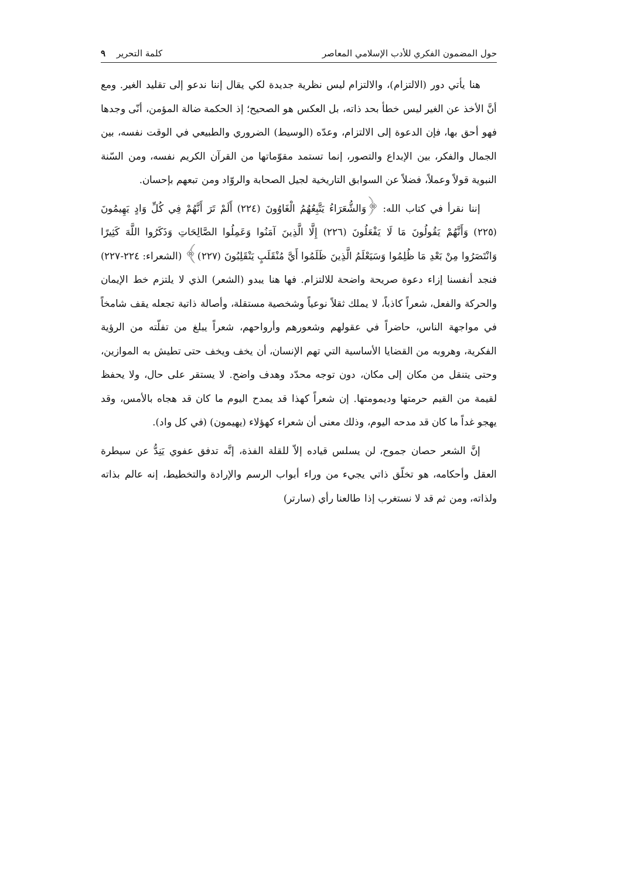حول المضمون الفكري للأدب الإسلامي المعاصر كلمة التحرير ٩
هنا يأتي دور (الالتزام)، والالتزام ليس نظرية جديدة لكي يقال إننا ندعو إلى تقليد الغير. ومع أنَّ الأخذ عن الغير ليس خطأ بحد ذاته، بل العكس هو الصحيح؛ إذ الحكمة ضالة المؤمن، أنّى وجدها فهو أحق بها، فإن الدعوة إلى الالتزام، وعدّه (الوسيط) الضروري والطبيعي في الوقت نفسه، بين الجمال والفكر، بين الإبداع والتصور، إنما تستمد مقوّماتها من القرآن الكريم نفسه، ومن السّنة النبوية قولاً وعملاً، فضلاً عن السوابق التاريخية لجيل الصحابة والروّاد ومن تبعهم بإحسان.
إننا نقرأ في كتاب الله: ﴿وَالشُّعَرَاءُ يَتَّبِعُهُمُ الْغَاوُونَ (٢٢٤) أَلَمْ تَرَ أَنَّهُمْ فِي كُلِّ وَادٍ يَهِيمُونَ (٢٢٥) وَأَنَّهُمْ يَقُولُونَ مَا لَا يَفْعَلُونَ (٢٢٦) إِلَّا الَّذِينَ آمَنُوا وَعَمِلُوا الصَّالِحَاتِ وَذَكَرُوا اللَّهَ كَثِيرًا وَانْتَصَرُوا مِنْ بَعْدِ مَا ظُلِمُوا وَسَيَعْلَمُ الَّذِينَ ظَلَمُوا أَيَّ مُنْقَلَبٍ يَنْقَلِبُونَ (٢٢٧)﴾ (الشعراء: ٢٢٤-٢٢٧) فنجد أنفسنا إزاء دعوة صريحة واضحة للالتزام. فها هنا يبدو (الشعر) الذي لا يلتزم خط الإيمان والحركة والفعل، شعراً كاذباً، لا يملك ثقلاً نوعياً وشخصية مستقلة، وأصالة ذاتية تجعله يقف شامخاً في مواجهة الناس، حاضراً في عقولهم وشعورهم وأرواحهم، شعراً يبلغ من تفلّته من الرؤية الفكرية، وهروبه من القضايا الأساسية التي تهم الإنسان، أن يخف ويخف حتى تطيش به الموازين، وحتى يتنقل من مكان إلى مكان، دون توجه محدّد وهدف واضح. لا يستقر على حال، ولا يحفظ لقيمة من القيم حرمتها وديمومتها. إن شعراً كهذا قد يمدح اليوم ما كان قد هجاه بالأمس، وقد يهجو غداً ما كان قد مدحه اليوم، وذلك معنى أن شعراء كهؤلاء (يهيمون) (في كل واد).
إنَّ الشعر حصان جموح، لن يسلس قياده إلاّ للقلة الفذة، إنَّه تدفق عفوي يَنِدُّ عن سيطرة العقل وأحكامه، هو تخلّق ذاتي يجيء من وراء أبواب الرسم والإرادة والتخطيط، إنه عالم بذاته ولذاته، ومن ثم قد لا نستغرب إذا طالعنا رأي (سارتر)